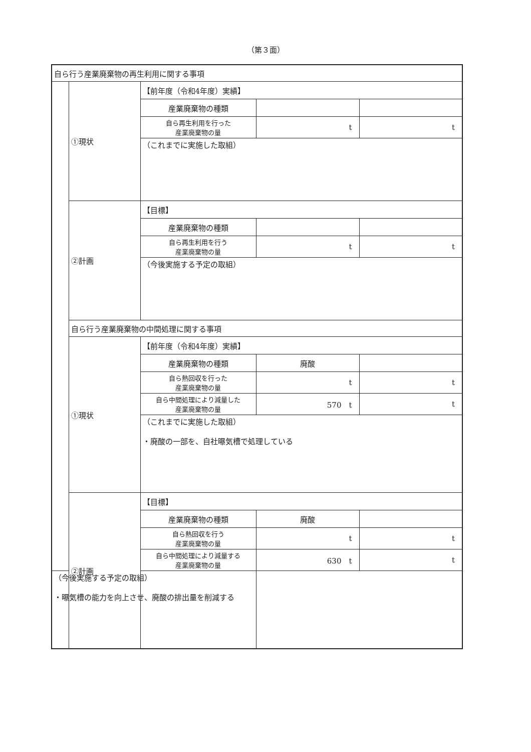（第３面）
| 自ら行う産業廃棄物の再生利用に関する事項 | | | | |
| | ①現状 | 【前年度（令和4年度）実績】 | | |
| | | 産業廃棄物の種類 | | |
| | | 自ら再生利用を行った 産業廃棄物の量 | t | t |
| | | （これまでに実施した取組） | | |
| | ②計画 | 【目標】 | | |
| | | 産業廃棄物の種類 | | |
| | | 自ら再生利用を行う 産業廃棄物の量 | t | t |
| | | （今後実施する予定の取組） | | |
| | 自ら行う産業廃棄物の中間処理に関する事項 | | | |
| | ①現状 | 【前年度（令和4年度）実績】 | | |
| | | 産業廃棄物の種類 | 廃酸 | |
| | | 自ら熱回収を行った 産業廃棄物の量 | t | t |
| | | 自ら中間処理により減量した 産業廃棄物の量 | 570 t | t |
| | | （これまでに実施した取組） ・廃酸の一部を、自社曝気槽で処理している | | |
| | ②計画 | 【目標】 | | |
| | | 産業廃棄物の種類 | 廃酸 | |
| | | 自ら熱回収を行う 産業廃棄物の量 | t | t |
| | | 自ら中間処理により減量する 産業廃棄物の量 | 630 t | t |
| （今後実施する予定の取組） ・曝気槽の能力を向上させ、廃酸の排出量を削減する | | | | |